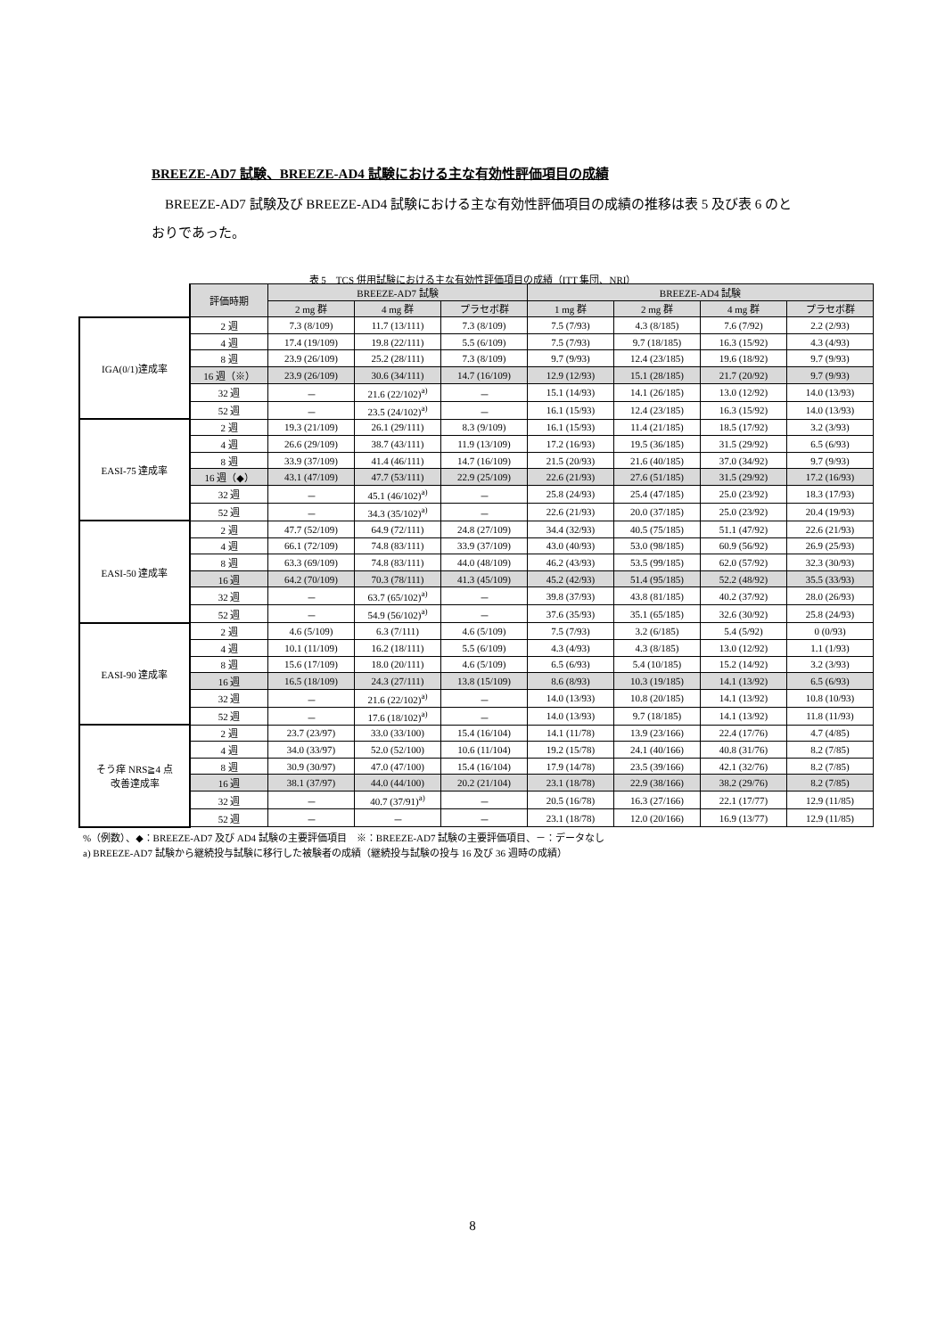BREEZE-AD7 試験、BREEZE-AD4 試験における主な有効性評価項目の成績
BREEZE-AD7 試験及び BREEZE-AD4 試験における主な有効性評価項目の成績の推移は表 5 及び表 6 のとおりであった。
表 5　TCS 併用試験における主な有効性評価項目の成績（ITT 集団、NRI）
| | 評価時期 | BREEZE-AD7 試験 | | | BREEZE-AD4 試験 | | | |
| | | 2 mg 群 | 4 mg 群 | プラセボ群 | 1 mg 群 | 2 mg 群 | 4 mg 群 | プラセボ群 |
| IGA(0/1)達成率 | 2 週 | 7.3 (8/109) | 11.7 (13/111) | 7.3 (8/109) | 7.5 (7/93) | 4.3 (8/185) | 7.6 (7/92) | 2.2 (2/93) |
| | 4 週 | 17.4 (19/109) | 19.8 (22/111) | 5.5 (6/109) | 7.5 (7/93) | 9.7 (18/185) | 16.3 (15/92) | 4.3 (4/93) |
| | 8 週 | 23.9 (26/109) | 25.2 (28/111) | 7.3 (8/109) | 9.7 (9/93) | 12.4 (23/185) | 19.6 (18/92) | 9.7 (9/93) |
| | 16 週（※） | 23.9 (26/109) | 30.6 (34/111) | 14.7 (16/109) | 12.9 (12/93) | 15.1 (28/185) | 21.7 (20/92) | 9.7 (9/93) |
| | 32 週 | － | 21.6 (22/102)<sup>a)</sup> | － | 15.1 (14/93) | 14.1 (26/185) | 13.0 (12/92) | 14.0 (13/93) |
| | 52 週 | － | 23.5 (24/102)<sup>a)</sup> | － | 16.1 (15/93) | 12.4 (23/185) | 16.3 (15/92) | 14.0 (13/93) |
| EASI-75 達成率 | 2 週 | 19.3 (21/109) | 26.1 (29/111) | 8.3 (9/109) | 16.1 (15/93) | 11.4 (21/185) | 18.5 (17/92) | 3.2 (3/93) |
| | 4 週 | 26.6 (29/109) | 38.7 (43/111) | 11.9 (13/109) | 17.2 (16/93) | 19.5 (36/185) | 31.5 (29/92) | 6.5 (6/93) |
| | 8 週 | 33.9 (37/109) | 41.4 (46/111) | 14.7 (16/109) | 21.5 (20/93) | 21.6 (40/185) | 37.0 (34/92) | 9.7 (9/93) |
| | 16 週（◆） | 43.1 (47/109) | 47.7 (53/111) | 22.9 (25/109) | 22.6 (21/93) | 27.6 (51/185) | 31.5 (29/92) | 17.2 (16/93) |
| | 32 週 | － | 45.1 (46/102)<sup>a)</sup> | － | 25.8 (24/93) | 25.4 (47/185) | 25.0 (23/92) | 18.3 (17/93) |
| | 52 週 | － | 34.3 (35/102)<sup>a)</sup> | － | 22.6 (21/93) | 20.0 (37/185) | 25.0 (23/92) | 20.4 (19/93) |
| EASI-50 達成率 | 2 週 | 47.7 (52/109) | 64.9 (72/111) | 24.8 (27/109) | 34.4 (32/93) | 40.5 (75/185) | 51.1 (47/92) | 22.6 (21/93) |
| | 4 週 | 66.1 (72/109) | 74.8 (83/111) | 33.9 (37/109) | 43.0 (40/93) | 53.0 (98/185) | 60.9 (56/92) | 26.9 (25/93) |
| | 8 週 | 63.3 (69/109) | 74.8 (83/111) | 44.0 (48/109) | 46.2 (43/93) | 53.5 (99/185) | 62.0 (57/92) | 32.3 (30/93) |
| | 16 週 | 64.2 (70/109) | 70.3 (78/111) | 41.3 (45/109) | 45.2 (42/93) | 51.4 (95/185) | 52.2 (48/92) | 35.5 (33/93) |
| | 32 週 | － | 63.7 (65/102)<sup>a)</sup> | － | 39.8 (37/93) | 43.8 (81/185) | 40.2 (37/92) | 28.0 (26/93) |
| | 52 週 | － | 54.9 (56/102)<sup>a)</sup> | － | 37.6 (35/93) | 35.1 (65/185) | 32.6 (30/92) | 25.8 (24/93) |
| EASI-90 達成率 | 2 週 | 4.6 (5/109) | 6.3 (7/111) | 4.6 (5/109) | 7.5 (7/93) | 3.2 (6/185) | 5.4 (5/92) | 0 (0/93) |
| | 4 週 | 10.1 (11/109) | 16.2 (18/111) | 5.5 (6/109) | 4.3 (4/93) | 4.3 (8/185) | 13.0 (12/92) | 1.1 (1/93) |
| | 8 週 | 15.6 (17/109) | 18.0 (20/111) | 4.6 (5/109) | 6.5 (6/93) | 5.4 (10/185) | 15.2 (14/92) | 3.2 (3/93) |
| | 16 週 | 16.5 (18/109) | 24.3 (27/111) | 13.8 (15/109) | 8.6 (8/93) | 10.3 (19/185) | 14.1 (13/92) | 6.5 (6/93) |
| | 32 週 | － | 21.6 (22/102)<sup>a)</sup> | － | 14.0 (13/93) | 10.8 (20/185) | 14.1 (13/92) | 10.8 (10/93) |
| | 52 週 | － | 17.6 (18/102)<sup>a)</sup> | － | 14.0 (13/93) | 9.7 (18/185) | 14.1 (13/92) | 11.8 (11/93) |
| そう痒 NRS≧4 点 改善達成率 | 2 週 | 23.7 (23/97) | 33.0 (33/100) | 15.4 (16/104) | 14.1 (11/78) | 13.9 (23/166) | 22.4 (17/76) | 4.7 (4/85) |
| | 4 週 | 34.0 (33/97) | 52.0 (52/100) | 10.6 (11/104) | 19.2 (15/78) | 24.1 (40/166) | 40.8 (31/76) | 8.2 (7/85) |
| | 8 週 | 30.9 (30/97) | 47.0 (47/100) | 15.4 (16/104) | 17.9 (14/78) | 23.5 (39/166) | 42.1 (32/76) | 8.2 (7/85) |
| | 16 週 | 38.1 (37/97) | 44.0 (44/100) | 20.2 (21/104) | 23.1 (18/78) | 22.9 (38/166) | 38.2 (29/76) | 8.2 (7/85) |
| | 32 週 | － | 40.7 (37/91)<sup>a)</sup> | － | 20.5 (16/78) | 16.3 (27/166) | 22.1 (17/77) | 12.9 (11/85) |
| | 52 週 | － | － | － | 23.1 (18/78) | 12.0 (20/166) | 16.9 (13/77) | 12.9 (11/85) |
%（例数）、◆：BREEZE-AD7 及び AD4 試験の主要評価項目　※：BREEZE-AD7 試験の主要評価項目、－：データなし
a) BREEZE-AD7 試験から継続投与試験に移行した被験者の成績（継続投与試験の投与 16 及び 36 週時の成績）
8